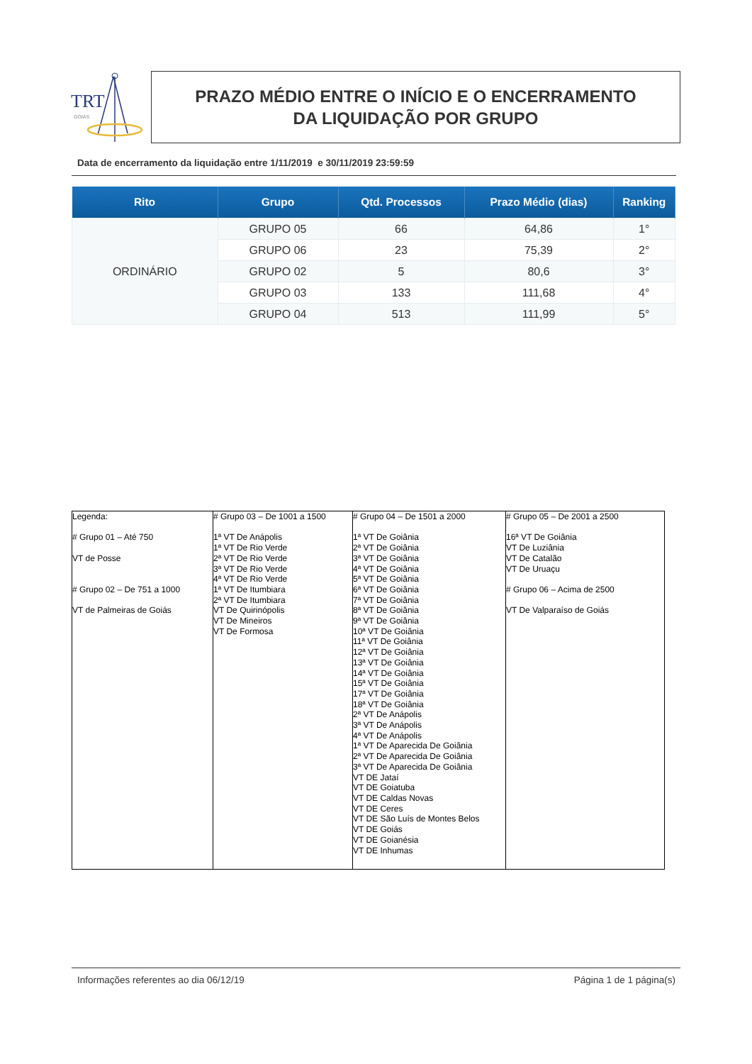TRT
GOIÁS
PRAZO MÉDIO ENTRE O INÍCIO E O ENCERRAMENTO
DA LIQUIDAÇÃO POR GRUPO
Data de encerramento da liquidação entre 1/11/2019 e 30/11/2019 23:59:59
| Rito | Grupo | Qtd. Processos | Prazo Médio (dias) | Ranking |
| --- | --- | --- | --- | --- |
| ORDINÁRIO | GRUPO 05 | 66 | 64,86 | 1° |
| | GRUPO 06 | 23 | 75,39 | 2° |
| | GRUPO 02 | 5 | 80,6 | 3° |
| | GRUPO 03 | 133 | 111,68 | 4° |
| | GRUPO 04 | 513 | 111,99 | 5° |
| Legenda: # Grupo 01 – Até 750 VT de Posse # Grupo 02 – De 751 a 1000 VT de Palmeiras de Goiás | # Grupo 03 – De 1001 a 1500 1ª VT De Anápolis 1ª VT De Rio Verde 2ª VT De Rio Verde 3ª VT De Rio Verde 4ª VT De Rio Verde 1ª VT De Itumbiara 2ª VT De Itumbiara VT De Quirinópolis VT De Mineiros VT De Formosa | # Grupo 04 – De 1501 a 2000 1ª VT De Goiânia 2ª VT De Goiânia 3ª VT De Goiânia 4ª VT De Goiânia 5ª VT De Goiânia 6ª VT De Goiânia 7ª VT De Goiânia 8ª VT De Goiânia 9ª VT De Goiânia 10ª VT De Goiânia 11ª VT De Goiânia 12ª VT De Goiânia 13ª VT De Goiânia 14ª VT De Goiânia 15ª VT De Goiânia 17ª VT De Goiânia 18ª VT De Goiânia 2ª VT De Anápolis 3ª VT De Anápolis 4ª VT De Anápolis 1ª VT De Aparecida De Goiânia 2ª VT De Aparecida De Goiânia 3ª VT De Aparecida De Goiânia VT DE Jataí VT DE Goiatuba VT DE Caldas Novas VT DE Ceres VT DE São Luís de Montes Belos VT DE Goiás VT DE Goianésia VT DE Inhumas | # Grupo 05 – De 2001 a 2500 16ª VT De Goiânia VT De Luziânia VT De Catalão VT De Uruaçu # Grupo 06 – Acima de 2500 VT De Valparaíso de Goiás |
Informações referentes ao dia 06/12/19
Página 1 de 1 página(s)